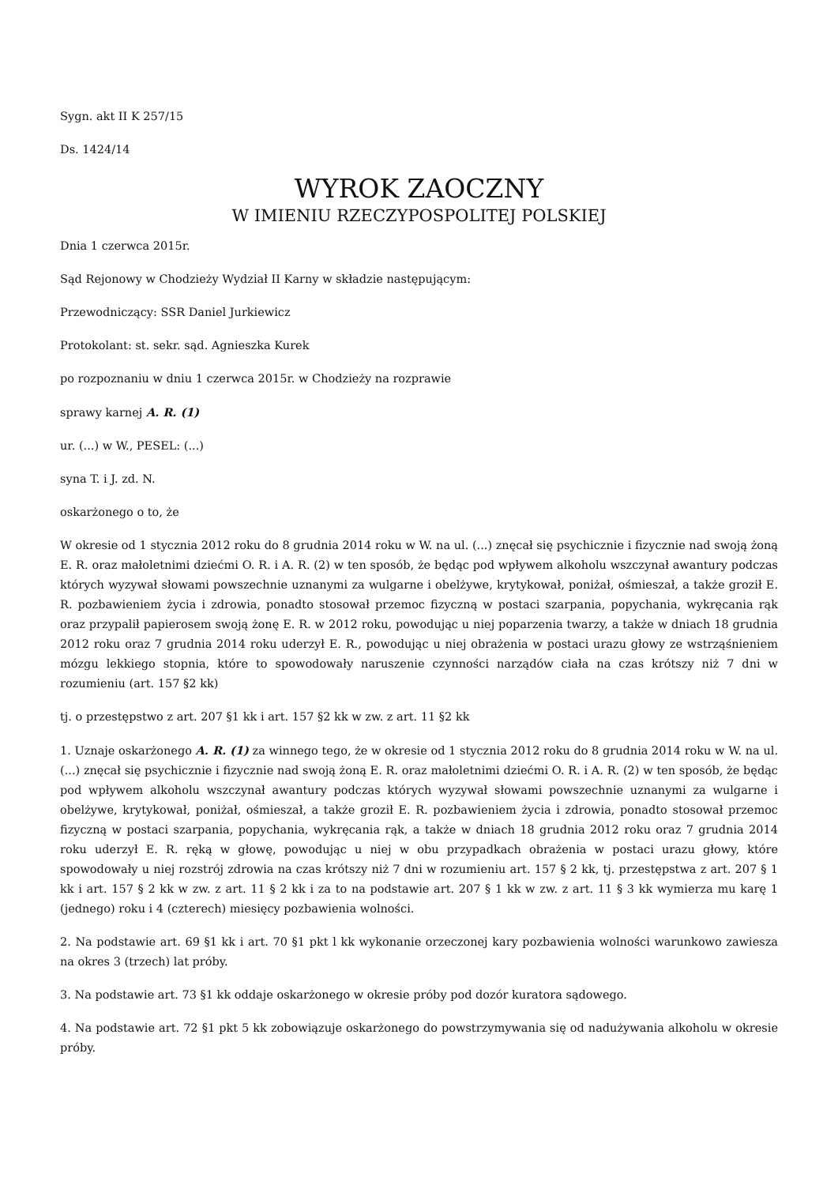Sygn. akt II K 257/15
Ds. 1424/14
WYROK ZAOCZNY
W IMIENIU RZECZYPOSPOLITEJ POLSKIEJ
Dnia 1 czerwca 2015r.
Sąd Rejonowy w Chodzieży Wydział II Karny w składzie następującym:
Przewodniczący: SSR Daniel Jurkiewicz
Protokolant: st. sekr. sąd. Agnieszka Kurek
po rozpoznaniu w dniu 1 czerwca 2015r. w Chodzieży na rozprawie
sprawy karnej A. R. (1)
ur. (...) w W., PESEL: (...)
syna T. i J. zd. N.
oskarżonego o to, że
W okresie od 1 stycznia 2012 roku do 8 grudnia 2014 roku w W. na ul. (...) znęcał się psychicznie i fizycznie nad swoją żoną E. R. oraz małoletnimi dziećmi O. R. i A. R. (2) w ten sposób, że będąc pod wpływem alkoholu wszczynał awantury podczas których wyzywał słowami powszechnie uznanymi za wulgarne i obelżywe, krytykował, poniżał, ośmieszał, a także groził E. R. pozbawieniem życia i zdrowia, ponadto stosował przemoc fizyczną w postaci szarpania, popychania, wykręcania rąk oraz przypalił papierosem swoją żonę E. R. w 2012 roku, powodując u niej poparzenia twarzy, a także w dniach 18 grudnia 2012 roku oraz 7 grudnia 2014 roku uderzył E. R., powodując u niej obrażenia w postaci urazu głowy ze wstrząśnieniem mózgu lekkiego stopnia, które to spowodowały naruszenie czynności narządów ciała na czas krótszy niż 7 dni w rozumieniu (art. 157 §2 kk)
tj. o przestępstwo z art. 207 §1 kk i art. 157 §2 kk w zw. z art. 11 §2 kk
1. Uznaje oskarżonego A. R. (1) za winnego tego, że w okresie od 1 stycznia 2012 roku do 8 grudnia 2014 roku w W. na ul. (...) znęcał się psychicznie i fizycznie nad swoją żoną E. R. oraz małoletnimi dziećmi O. R. i A. R. (2) w ten sposób, że będąc pod wpływem alkoholu wszczynał awantury podczas których wyzywał słowami powszechnie uznanymi za wulgarne i obelżywe, krytykował, poniżał, ośmieszał, a także groził E. R. pozbawieniem życia i zdrowia, ponadto stosował przemoc fizyczną w postaci szarpania, popychania, wykręcania rąk, a także w dniach 18 grudnia 2012 roku oraz 7 grudnia 2014 roku uderzył E. R. ręką w głowę, powodując u niej w obu przypadkach obrażenia w postaci urazu głowy, które spowodowały u niej rozstrój zdrowia na czas krótszy niż 7 dni w rozumieniu art. 157 § 2 kk, tj. przestępstwa z art. 207 § 1 kk i art. 157 § 2 kk w zw. z art. 11 § 2 kk i za to na podstawie art. 207 § 1 kk w zw. z art. 11 § 3 kk wymierza mu karę 1 (jednego) roku i 4 (czterech) miesięcy pozbawienia wolności.
2. Na podstawie art. 69 §1 kk i art. 70 §1 pkt l kk wykonanie orzeczonej kary pozbawienia wolności warunkowo zawiesza na okres 3 (trzech) lat próby.
3. Na podstawie art. 73 §1 kk oddaje oskarżonego w okresie próby pod dozór kuratora sądowego.
4. Na podstawie art. 72 §1 pkt 5 kk zobowiązuje oskarżonego do powstrzymywania się od nadużywania alkoholu w okresie próby.